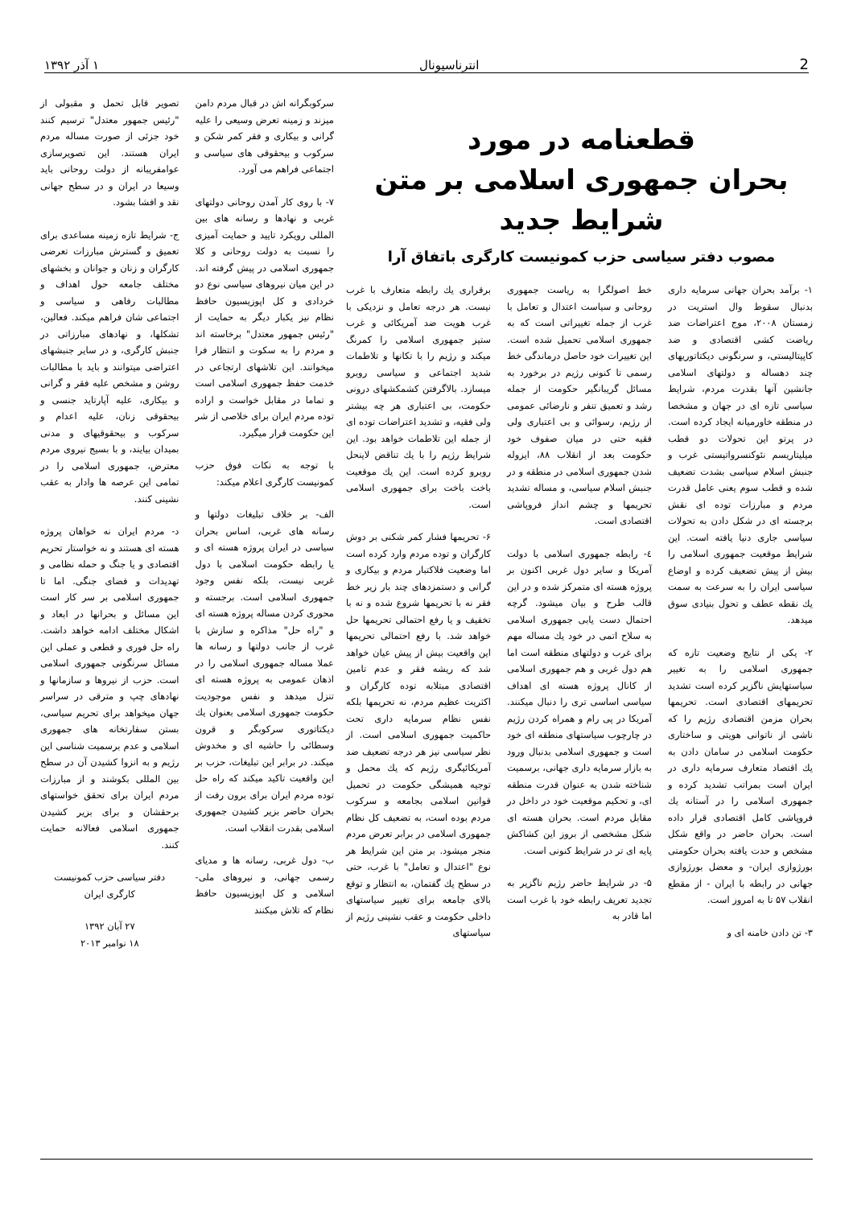2 انترناسیونال ۱ آذر ۱۳۹۲
قطعنامه در مورد
بحران جمهوری اسلامی بر متن شرایط جدید
مصوب دفتر سیاسی حزب کمونیست کارگری باتفاق آرا
سرکوبگرانه اش در قبال مردم دامن میزند و زمینه تعرض وسیعی را علیه گرانی و بیکاری و فقر کمر شکن و سرکوب و بیحقوقی های سیاسی و اجتماعی فراهم می آورد.
۷- با روی کار آمدن روحانی دولتهای غربی و نهادها و رسانه های بین المللی رویکرد تایید و حمایت آمیزی را نسبت به دولت روحانی و کلا جمهوری اسلامی در پیش گرفته اند. در این میان نیروهای سیاسی نوع دو خردادی و کل اپوزیسیون حافظ نظام نیز یکبار دیگر به حمایت از "رئیس جمهور معتدل" برخاسته اند و مردم را به سکوت و انتظار فرا میخوانند. این تلاشهای ارتجاعی در خدمت حفظ جمهوری اسلامی است و تماما در مقابل خواست و اراده توده مردم ایران برای خلاصی از شر این حکومت قرار میگیرد.
با توجه به نکات فوق حزب کمونیست کارگری اعلام میکند:
الف- بر خلاف تبلیغات دولتها و رسانه های غربی، اساس بحران سیاسی در ایران پروژه هسته ای و یا رابطه حکومت اسلامی با دول غربی نیست، بلکه نفس وجود جمهوری اسلامی است. برجسته و محوری کردن مساله پروژه هسته ای و "راه حل" مذاکره و سازش با غرب از جانب دولتها و رسانه ها عملا مساله جمهوری اسلامی را در اذهان عمومی به پروژه هسته ای تنزل میدهد و نفس موجودیت حکومت جمهوری اسلامی بعنوان یك دیکتاتوری سرکوبگر و قرون وسطائی را حاشیه ای و مخدوش میکند. در برابر این تبلیغات، حزب بر این واقعیت تاکید میکند که راه حل توده مردم ایران برای برون رفت از بحران حاضر بزیر کشیدن جمهوری اسلامی بقدرت انقلاب است.
ب- دول غربی، رسانه ها و مدیای رسمی جهانی، و نیروهای ملی- اسلامی و کل اپوزیسیون حافظ نظام که تلاش میکنند
تصویر قابل تحمل و مقبولی از "رئیس جمهور معتدل" ترسیم کنند خود جزئی از صورت مساله مردم ایران هستند. این تصویرسازی عوامفریبانه از دولت روحانی باید وسیعا در ایران و در سطح جهانی نقد و افشا بشود.
ج- شرایط تازه زمینه مساعدی برای تعمیق و گسترش مبارزات تعرضی کارگران و زنان و جوانان و بخشهای مختلف جامعه حول اهداف و مطالبات رفاهی و سیاسی و اجتماعی شان فراهم میکند. فعالین، تشکلها، و نهادهای مبارزاتی در جنبش کارگری، و در سایر جنبشهای اعتراضی میتوانند و باید با مطالبات روشن و مشخص علیه فقر و گرانی و بیکاری، علیه آپارتاید جنسی و بیحقوقی زنان، علیه اعدام و سرکوب و بیحقوقیهای و مدنی بمیدان بیایند، و با بسیج نیروی مردم معترض، جمهوری اسلامی را در تمامی این عرصه ها وادار به عقب نشینی کنند.
د- مردم ایران نه خواهان پروژه هسته ای هستند و نه خواستار تحریم اقتصادی و یا جنگ و حمله نظامی و تهدیدات و فضای جنگی. اما تا جمهوری اسلامی بر سر کار است این مسائل و بحرانها در ابعاد و اشکال مختلف ادامه خواهد داشت. راه حل فوری و قطعی و عملی این مسائل سرنگونی جمهوری اسلامی است. حزب از نیروها و سازمانها و نهادهای چپ و مترقی در سراسر جهان میخواهد برای تحریم سیاسی، بستن سفارتخانه های جمهوری اسلامی و عدم برسمیت شناسی این رژیم و به انزوا کشیدن آن در سطح بین المللی بکوشند و از مبارزات مردم ایران برای تحقق خواستهای برحقشان و برای بزیر کشیدن جمهوری اسلامی فعالانه حمایت کنند.
دفتر سیاسی حزب کمونیست کارگری ایران
۲۷ آبان ۱۳۹۲
۱۸ نوامبر ۲۰۱۳
۱- برآمد بحران جهانی سرمایه داری بدنبال سقوط وال استریت در زمستان ۲۰۰۸، موج اعتراضات ضد ریاضت کشی اقتصادی و ضد کاپیتالیستی، و سرنگونی دیکتاتوریهای چند دهساله و دولتهای اسلامی جانشین آنها بقدرت مردم، شرایط سیاسی تازه ای در جهان و مشخصا در منطقه خاورمیانه ایجاد کرده است. در پرتو این تحولات دو قطب میلیتاریسم نئوکنسرواتیستی غرب و جنبش اسلام سیاسی بشدت تضعیف شده و قطب سوم یعنی عامل قدرت مردم و مبارزات توده ای نقش برجسته ای در شکل دادن به تحولات سیاسی جاری دنیا یافته است. این شرایط موقعیت جمهوری اسلامی را بیش از پیش تضعیف کرده و اوضاع سیاسی ایران را به سرعت به سمت یك نقطه عطف و تحول بنیادی سوق میدهد.
۲- یکی از نتایج وضعیت تازه که جمهوری اسلامی را به تغییر سیاستهایش ناگزیر کرده است تشدید تحریمهای اقتصادی است. تحریمها بحران مزمن اقتصادی رژیم را که ناشی از ناتوانی هویتی و ساختاری حکومت اسلامی در سامان دادن به یك اقتصاد متعارف سرمایه داری در ایران است بمراتب تشدید کرده و جمهوری اسلامی را در آستانه یك فروپاشی کامل اقتصادی قرار داده است. بحران حاضر در واقع شکل مشخص و حدت یافته بحران حکومتی بورژوازی ایران- و معضل بورژوازی جهانی در رابطه با ایران - از مقطع انقلاب ۵۷ تا به امروز است.
۳- تن دادن خامنه ای و
خط اصولگرا به ریاست جمهوری روحانی و سیاست اعتدال و تعامل با غرب از جمله تغییراتی است که به جمهوری اسلامی تحمیل شده است. این تغییرات خود حاصل درماندگی خط رسمی تا کنونی رژیم در برخورد به مسائل گریبانگیر حکومت از جمله رشد و تعمیق تنفر و نارضائی عمومی از رژیم، رسوائی و بی اعتباری ولی فقیه حتی در میان صفوف خود حکومت بعد از انقلاب ۸۸، ایزوله شدن جمهوری اسلامی در منطقه و در جنبش اسلام سیاسی، و مساله تشدید تحریمها و چشم انداز فروپاشی اقتصادی است.
٤- رابطه جمهوری اسلامی با دولت آمریکا و سایر دول غربی اکنون بر پروژه هسته ای متمرکز شده و در این قالب طرح و بیان میشود. گرچه احتمال دست یابی جمهوری اسلامی به سلاح اتمی در خود یك مساله مهم برای غرب و دولتهای منطقه است اما هم دول غربی و هم جمهوری اسلامی از کانال پروژه هسته ای اهداف سیاسی اساسی تری را دنبال میکنند. آمریکا در پی رام و همراه کردن رژیم در چارچوب سیاستهای منطقه ای خود است و جمهوری اسلامی بدنبال ورود به بازار سرمایه داری جهانی، برسمیت شناخته شدن به عنوان قدرت منطقه ای، و تحکیم موقعیت خود در داخل در مقابل مردم است. بحران هسته ای شکل مشخصی از بروز این کشاکش پایه ای تر در شرایط کنونی است.
۵- در شرایط حاضر رژیم ناگزیر به تجدید تعریف رابطه خود با غرب است اما قادر به
برقراری یك رابطه متعارف با غرب نیست. هر درجه تعامل و نزدیکی با غرب هویت ضد آمریکائی و غرب ستیز جمهوری اسلامی را کمرنگ میکند و رژیم را با تکانها و تلاطمات شدید اجتماعی و سیاسی روبرو میسازد. بالاگرفتن کشمکشهای درونی حکومت، بی اعتباری هر چه بیشتر ولی فقیه، و تشدید اعتراضات توده ای از جمله این تلاطمات خواهد بود. این شرایط رژیم را با یك تناقض لاینحل روبرو کرده است. این یك موقعیت باخت باخت برای جمهوری اسلامی است.
۶- تحریمها فشار کمر شکنی بر دوش کارگران و توده مردم وارد کرده است اما وضعیت فلاکتبار مردم و بیکاری و گرانی و دستمزدهای چند بار زیر خط فقر نه با تحریمها شروع شده و نه با تخفیف و یا رفع احتمالی تحریمها حل خواهد شد. با رفع احتمالی تحریمها این واقعیت بیش از پیش عیان خواهد شد که ریشه فقر و عدم تامین اقتصادی مبتلابه توده کارگران و اکثریت عظیم مردم، نه تحریمها بلکه نفس نظام سرمایه داری تحت حاکمیت جمهوری اسلامی است. از نظر سیاسی نیز هر درجه تضعیف ضد آمریکائیگری رژیم که یك محمل و توجیه همیشگی حکومت در تحمیل قوانین اسلامی بجامعه و سرکوب مردم بوده است، به تضعیف کل نظام جمهوری اسلامی در برابر تعرض مردم منجر میشود. بر متن این شرایط هر نوع "اعتدال و تعامل" با غرب، حتی در سطح یك گفتمان، به انتظار و توقع بالای جامعه برای تغییر سیاستهای داخلی حکومت و عقب نشینی رژیم از سیاستهای